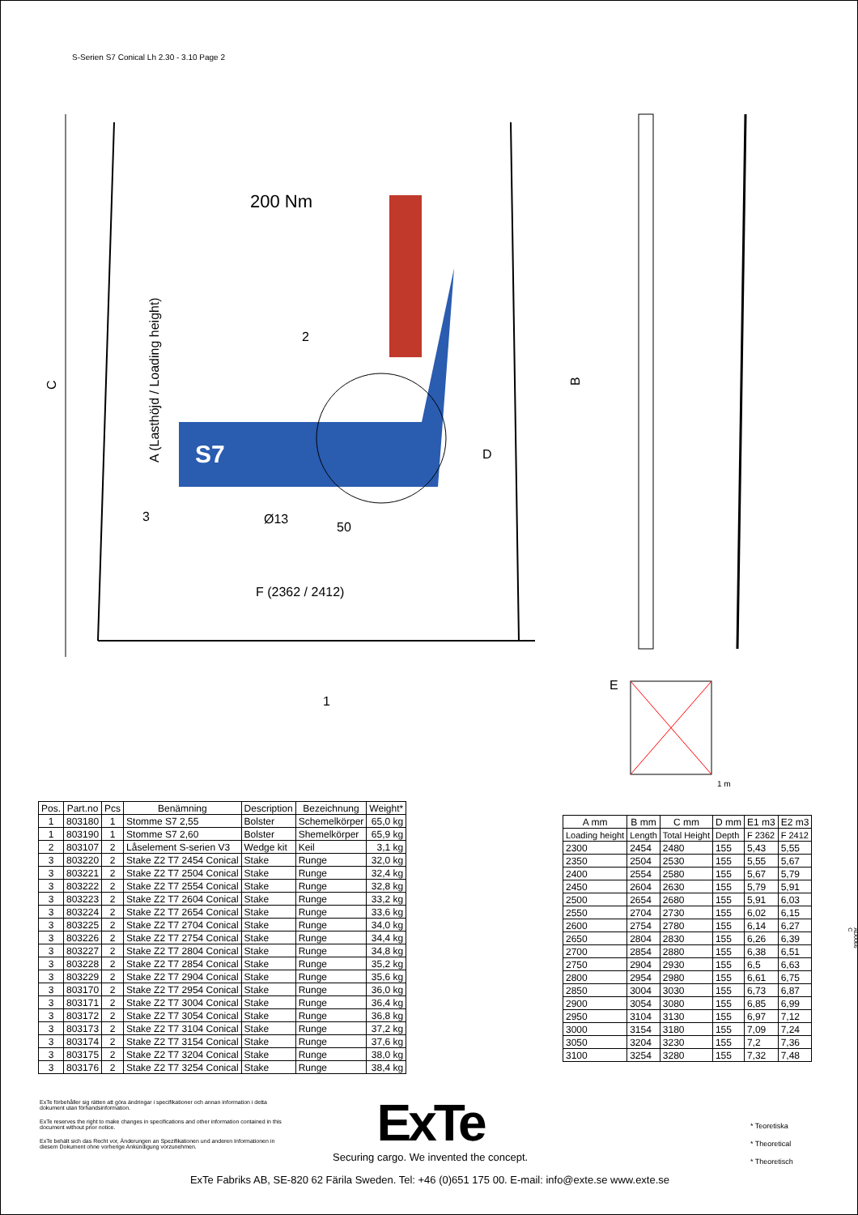S-Serien S7 Conical Lh 2.30 - 3.10 Page 2
C
A (Lasthöjd / Loading height)
S7
200 Nm
2
D
Ø13
50
3
F (2362 / 2412)
1
B
E
1 m
| Pos. | Part.no | Pcs | Benämning | Description | Bezeichnung | Weight* |
| --- | --- | --- | --- | --- | --- | --- |
| 1 | 803180 | 1 | Stomme S7 2,55 | Bolster | Schemelkörper | 65,0 kg |
| 1 | 803190 | 1 | Stomme S7 2,60 | Bolster | Shemelkörper | 65,9 kg |
| 2 | 803107 | 2 | Låselement S-serien V3 | Wedge kit | Keil | 3,1 kg |
| 3 | 803220 | 2 | Stake Z2 T7 2454 Conical | Stake | Runge | 32,0 kg |
| 3 | 803221 | 2 | Stake Z2 T7 2504 Conical | Stake | Runge | 32,4 kg |
| 3 | 803222 | 2 | Stake Z2 T7 2554 Conical | Stake | Runge | 32,8 kg |
| 3 | 803223 | 2 | Stake Z2 T7 2604 Conical | Stake | Runge | 33,2 kg |
| 3 | 803224 | 2 | Stake Z2 T7 2654 Conical | Stake | Runge | 33,6 kg |
| 3 | 803225 | 2 | Stake Z2 T7 2704 Conical | Stake | Runge | 34,0 kg |
| 3 | 803226 | 2 | Stake Z2 T7 2754 Conical | Stake | Runge | 34,4 kg |
| 3 | 803227 | 2 | Stake Z2 T7 2804 Conical | Stake | Runge | 34,8 kg |
| 3 | 803228 | 2 | Stake Z2 T7 2854 Conical | Stake | Runge | 35,2 kg |
| 3 | 803229 | 2 | Stake Z2 T7 2904 Conical | Stake | Runge | 35,6 kg |
| 3 | 803170 | 2 | Stake Z2 T7 2954 Conical | Stake | Runge | 36,0 kg |
| 3 | 803171 | 2 | Stake Z2 T7 3004 Conical | Stake | Runge | 36,4 kg |
| 3 | 803172 | 2 | Stake Z2 T7 3054 Conical | Stake | Runge | 36,8 kg |
| 3 | 803173 | 2 | Stake Z2 T7 3104 Conical | Stake | Runge | 37,2 kg |
| 3 | 803174 | 2 | Stake Z2 T7 3154 Conical | Stake | Runge | 37,6 kg |
| 3 | 803175 | 2 | Stake Z2 T7 3204 Conical | Stake | Runge | 38,0 kg |
| 3 | 803176 | 2 | Stake Z2 T7 3254 Conical | Stake | Runge | 38,4 kg |
| A mm | B mm | C mm | D mm | E1 m3 | E2 m3 |
| --- | --- | --- | --- | --- | --- |
| Loading height | Length | Total Height | Depth | F 2362 | F 2412 |
| 2300 | 2454 | 2480 | 155 | 5,43 | 5,55 |
| 2350 | 2504 | 2530 | 155 | 5,55 | 5,67 |
| 2400 | 2554 | 2580 | 155 | 5,67 | 5,79 |
| 2450 | 2604 | 2630 | 155 | 5,79 | 5,91 |
| 2500 | 2654 | 2680 | 155 | 5,91 | 6,03 |
| 2550 | 2704 | 2730 | 155 | 6,02 | 6,15 |
| 2600 | 2754 | 2780 | 155 | 6,14 | 6,27 |
| 2650 | 2804 | 2830 | 155 | 6,26 | 6,39 |
| 2700 | 2854 | 2880 | 155 | 6,38 | 6,51 |
| 2750 | 2904 | 2930 | 155 | 6,5 | 6,63 |
| 2800 | 2954 | 2980 | 155 | 6,61 | 6,75 |
| 2850 | 3004 | 3030 | 155 | 6,73 | 6,87 |
| 2900 | 3054 | 3080 | 155 | 6,85 | 6,99 |
| 2950 | 3104 | 3130 | 155 | 6,97 | 7,12 |
| 3000 | 3154 | 3180 | 155 | 7,09 | 7,24 |
| 3050 | 3204 | 3230 | 155 | 7,2 | 7,36 |
| 3100 | 3254 | 3280 | 155 | 7,32 | 7,48 |
AD0066 C
ExTe förbehåller sig rätten att göra ändringar i specifikationer och annan information i detta dokument utan förhandsinformation.
ExTe reserves the right to make changes in specifications and other information contained in this document without prior notice.
ExTe behält sich das Recht vor, Änderungen an Spezifikationen und anderen Informationen in diesem Dokument ohne vorherige Ankündigung vorzunehmen.
ExTe
Securing cargo. We invented the concept.
* Teoretiska
* Theoretical
* Theoretisch
ExTe Fabriks AB, SE-820 62 Färila Sweden. Tel: +46 (0)651 175 00. E-mail: info@exte.se www.exte.se